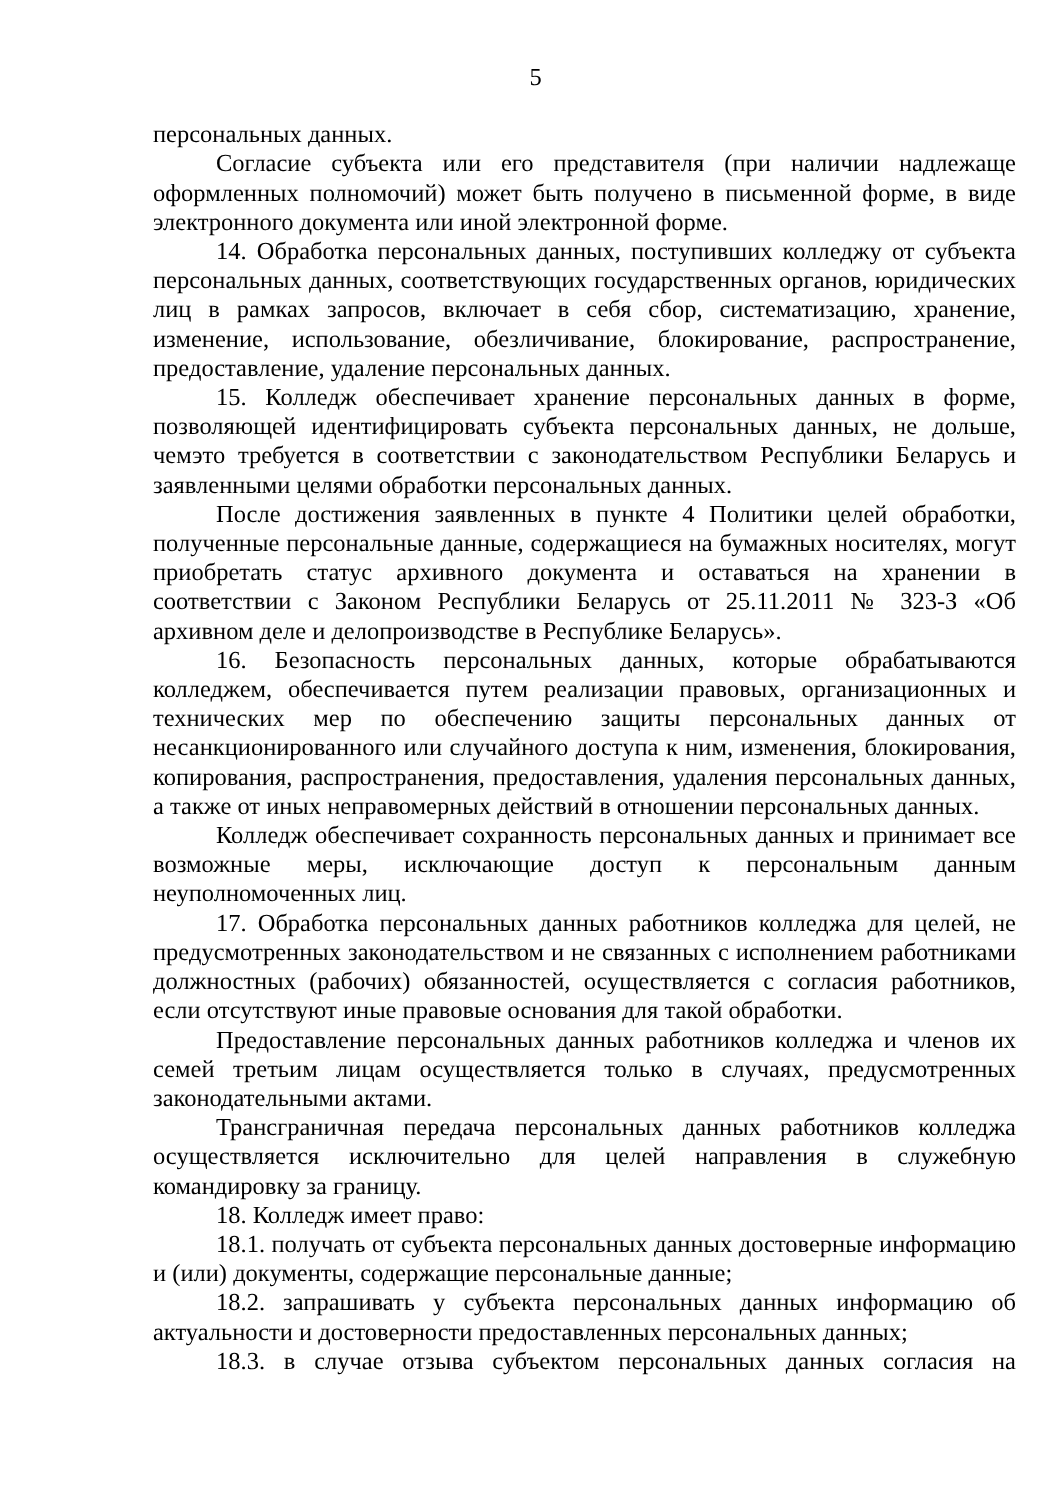5
персональных данных.
Согласие субъекта или его представителя (при наличии надлежаще оформленных полномочий) может быть получено в письменной форме, в виде электронного документа или иной электронной форме.
14. Обработка персональных данных, поступивших колледжу от субъекта персональных данных, соответствующих государственных органов, юридических лиц в рамках запросов, включает в себя сбор, систематизацию, хранение, изменение, использование, обезличивание, блокирование, распространение, предоставление, удаление персональных данных.
15. Колледж обеспечивает хранение персональных данных в форме, позволяющей идентифицировать субъекта персональных данных, не дольше, чемэто требуется в соответствии с законодательством Республики Беларусь и заявленными целями обработки персональных данных.
После достижения заявленных в пункте 4 Политики целей обработки, полученные персональные данные, содержащиеся на бумажных носителях, могут приобретать статус архивного документа и оставаться на хранении в соответствии с Законом Республики Беларусь от 25.11.2011 № 323-З «Об архивном деле и делопроизводстве в Республике Беларусь».
16. Безопасность персональных данных, которые обрабатываются колледжем, обеспечивается путем реализации правовых, организационных и технических мер по обеспечению защиты персональных данных от несанкционированного или случайного доступа к ним, изменения, блокирования, копирования, распространения, предоставления, удаления персональных данных, а также от иных неправомерных действий в отношении персональных данных.
Колледж обеспечивает сохранность персональных данных и принимает все возможные меры, исключающие доступ к персональным данным неуполномоченных лиц.
17. Обработка персональных данных работников колледжа для целей, не предусмотренных законодательством и не связанных с исполнением работниками должностных (рабочих) обязанностей, осуществляется с согласия работников, если отсутствуют иные правовые основания для такой обработки.
Предоставление персональных данных работников колледжа и членов их семей третьим лицам осуществляется только в случаях, предусмотренных законодательными актами.
Трансграничная передача персональных данных работников колледжа осуществляется исключительно для целей направления в служебную командировку за границу.
18. Колледж имеет право:
18.1. получать от субъекта персональных данных достоверные информацию и (или) документы, содержащие персональные данные;
18.2. запрашивать у субъекта персональных данных информацию об актуальности и достоверности предоставленных персональных данных;
18.3. в случае отзыва субъектом персональных данных согласия на